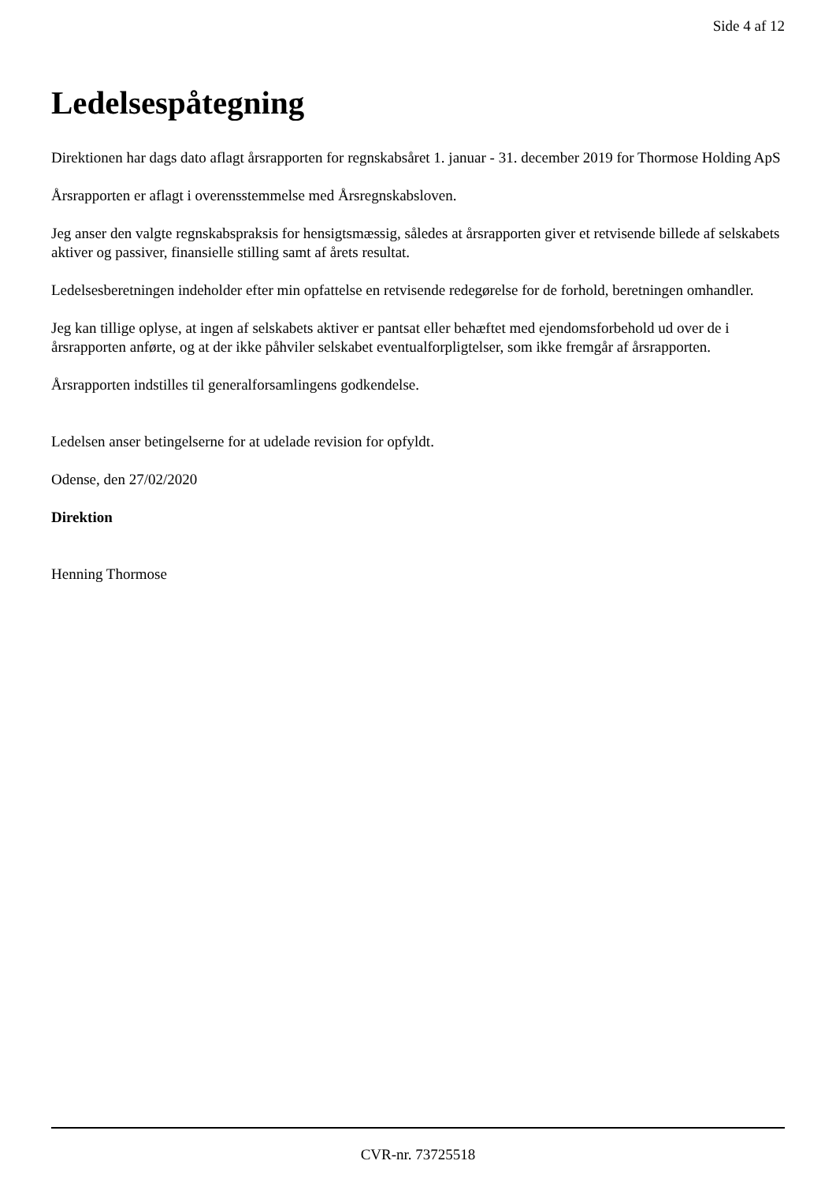Side 4 af 12
Ledelsespåtegning
Direktionen har dags dato aflagt årsrapporten for regnskabsåret 1. januar - 31. december 2019 for Thormose Holding ApS
Årsrapporten er aflagt i overensstemmelse med Årsregnskabsloven.
Jeg anser den valgte regnskabspraksis for hensigtsmæssig, således at årsrapporten giver et retvisende billede af selskabets aktiver og passiver, finansielle stilling samt af årets resultat.
Ledelsesberetningen indeholder efter min opfattelse en retvisende redegørelse for de forhold, beretningen omhandler.
Jeg kan tillige oplyse, at ingen af selskabets aktiver er pantsat eller behæftet med ejendomsforbehold ud over de i årsrapporten anførte, og at der ikke påhviler selskabet eventualforpligtelser, som ikke fremgår af årsrapporten.
Årsrapporten indstilles til generalforsamlingens godkendelse.
Ledelsen anser betingelserne for at udelade revision for opfyldt.
Odense, den 27/02/2020
Direktion
Henning Thormose
CVR-nr. 73725518